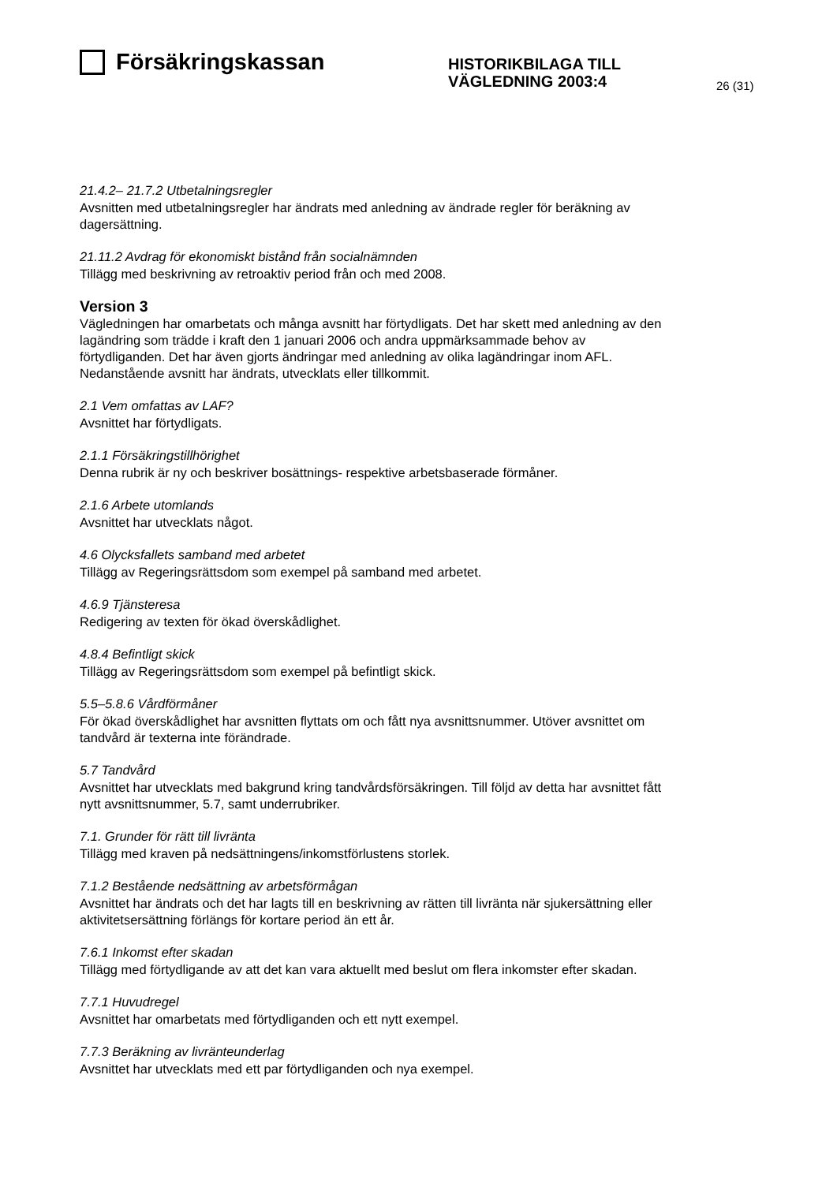Försäkringskassan
HISTORIKBILAGA TILL
VÄGLEDNING 2003:4
26 (31)
21.4.2– 21.7.2 Utbetalningsregler
Avsnitten med utbetalningsregler har ändrats med anledning av ändrade regler för beräkning av dagersättning.
21.11.2 Avdrag för ekonomiskt bistånd från socialnämnden
Tillägg med beskrivning av retroaktiv period från och med 2008.
Version 3
Vägledningen har omarbetats och många avsnitt har förtydligats. Det har skett med anledning av den lagändring som trädde i kraft den 1 januari 2006 och andra uppmärksammade behov av förtydliganden. Det har även gjorts ändringar med anledning av olika lagändringar inom AFL. Nedanstående avsnitt har ändrats, utvecklats eller tillkommit.
2.1 Vem omfattas av LAF?
Avsnittet har förtydligats.
2.1.1 Försäkringstillhörighet
Denna rubrik är ny och beskriver bosättnings- respektive arbetsbaserade förmåner.
2.1.6 Arbete utomlands
Avsnittet har utvecklats något.
4.6 Olycksfallets samband med arbetet
Tillägg av Regeringsrättsdom som exempel på samband med arbetet.
4.6.9 Tjänsteresa
Redigering av texten för ökad överskådlighet.
4.8.4 Befintligt skick
Tillägg av Regeringsrättsdom som exempel på befintligt skick.
5.5–5.8.6 Vårdförmåner
För ökad överskådlighet har avsnitten flyttats om och fått nya avsnittsnummer. Utöver avsnittet om tandvård är texterna inte förändrade.
5.7 Tandvård
Avsnittet har utvecklats med bakgrund kring tandvårdsförsäkringen. Till följd av detta har avsnittet fått nytt avsnittsnummer, 5.7, samt underrubriker.
7.1. Grunder för rätt till livränta
Tillägg med kraven på nedsättningens/inkomstförlustens storlek.
7.1.2 Bestående nedsättning av arbetsförmågan
Avsnittet har ändrats och det har lagts till en beskrivning av rätten till livränta när sjukersättning eller aktivitetsersättning förlängs för kortare period än ett år.
7.6.1 Inkomst efter skadan
Tillägg med förtydligande av att det kan vara aktuellt med beslut om flera inkomster efter skadan.
7.7.1 Huvudregel
Avsnittet har omarbetats med förtydliganden och ett nytt exempel.
7.7.3 Beräkning av livränteunderlag
Avsnittet har utvecklats med ett par förtydliganden och nya exempel.